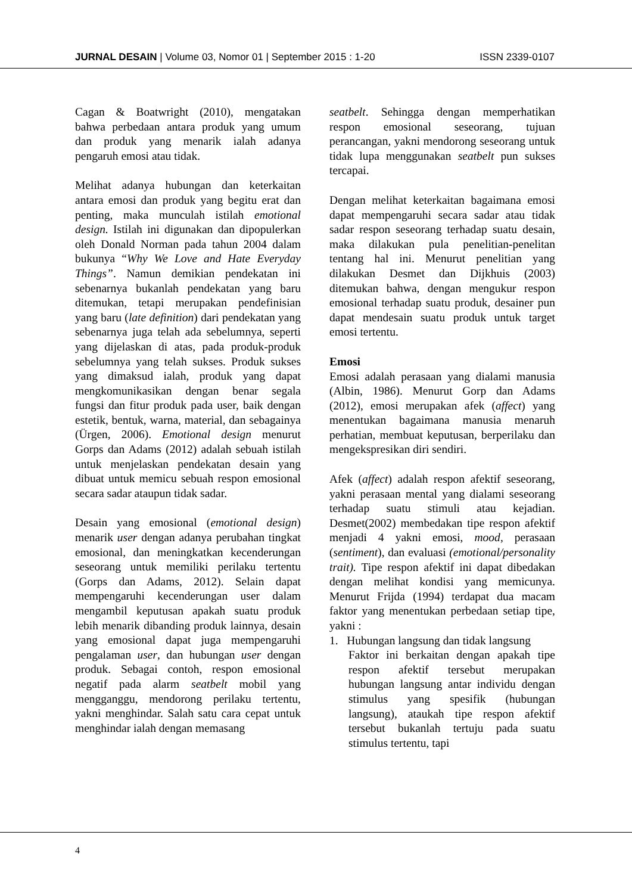JURNAL DESAIN | Volume 03, Nomor 01 | September 2015 : 1-20 ISSN 2339-0107
Cagan & Boatwright (2010), mengatakan bahwa perbedaan antara produk yang umum dan produk yang menarik ialah adanya pengaruh emosi atau tidak.
Melihat adanya hubungan dan keterkaitan antara emosi dan produk yang begitu erat dan penting, maka munculah istilah emotional design. Istilah ini digunakan dan dipopulerkan oleh Donald Norman pada tahun 2004 dalam bukunya “Why We Love and Hate Everyday Things”. Namun demikian pendekatan ini sebenarnya bukanlah pendekatan yang baru ditemukan, tetapi merupakan pendefinisian yang baru (late definition) dari pendekatan yang sebenarnya juga telah ada sebelumnya, seperti yang dijelaskan di atas, pada produk-produk sebelumnya yang telah sukses. Produk sukses yang dimaksud ialah, produk yang dapat mengkomunikasikan dengan benar segala fungsi dan fitur produk pada user, baik dengan estetik, bentuk, warna, material, dan sebagainya (Ürgen, 2006). Emotional design menurut Gorps dan Adams (2012) adalah sebuah istilah untuk menjelaskan pendekatan desain yang dibuat untuk memicu sebuah respon emosional secara sadar ataupun tidak sadar.
Desain yang emosional (emotional design) menarik user dengan adanya perubahan tingkat emosional, dan meningkatkan kecenderungan seseorang untuk memiliki perilaku tertentu (Gorps dan Adams, 2012). Selain dapat mempengaruhi kecenderungan user dalam mengambil keputusan apakah suatu produk lebih menarik dibanding produk lainnya, desain yang emosional dapat juga mempengaruhi pengalaman user, dan hubungan user dengan produk. Sebagai contoh, respon emosional negatif pada alarm seatbelt mobil yang mengganggu, mendorong perilaku tertentu, yakni menghindar. Salah satu cara cepat untuk menghindar ialah dengan memasang
seatbelt. Sehingga dengan memperhatikan respon emosional seseorang, tujuan perancangan, yakni mendorong seseorang untuk tidak lupa menggunakan seatbelt pun sukses tercapai.
Dengan melihat keterkaitan bagaimana emosi dapat mempengaruhi secara sadar atau tidak sadar respon seseorang terhadap suatu desain, maka dilakukan pula penelitian-penelitan tentang hal ini. Menurut penelitian yang dilakukan Desmet dan Dijkhuis (2003) ditemukan bahwa, dengan mengukur respon emosional terhadap suatu produk, desainer pun dapat mendesain suatu produk untuk target emosi tertentu.
Emosi
Emosi adalah perasaan yang dialami manusia (Albin, 1986). Menurut Gorp dan Adams (2012), emosi merupakan afek (affect) yang menentukan bagaimana manusia menaruh perhatian, membuat keputusan, berperilaku dan mengekspresikan diri sendiri.
Afek (affect) adalah respon afektif seseorang, yakni perasaan mental yang dialami seseorang terhadap suatu stimuli atau kejadian. Desmet(2002) membedakan tipe respon afektif menjadi 4 yakni emosi, mood, perasaan (sentiment), dan evaluasi (emotional/personality trait). Tipe respon afektif ini dapat dibedakan dengan melihat kondisi yang memicunya. Menurut Frijda (1994) terdapat dua macam faktor yang menentukan perbedaan setiap tipe, yakni :
1. Hubungan langsung dan tidak langsung
Faktor ini berkaitan dengan apakah tipe respon afektif tersebut merupakan hubungan langsung antar individu dengan stimulus yang spesifik (hubungan langsung), ataukah tipe respon afektif tersebut bukanlah tertuju pada suatu stimulus tertentu, tapi
4